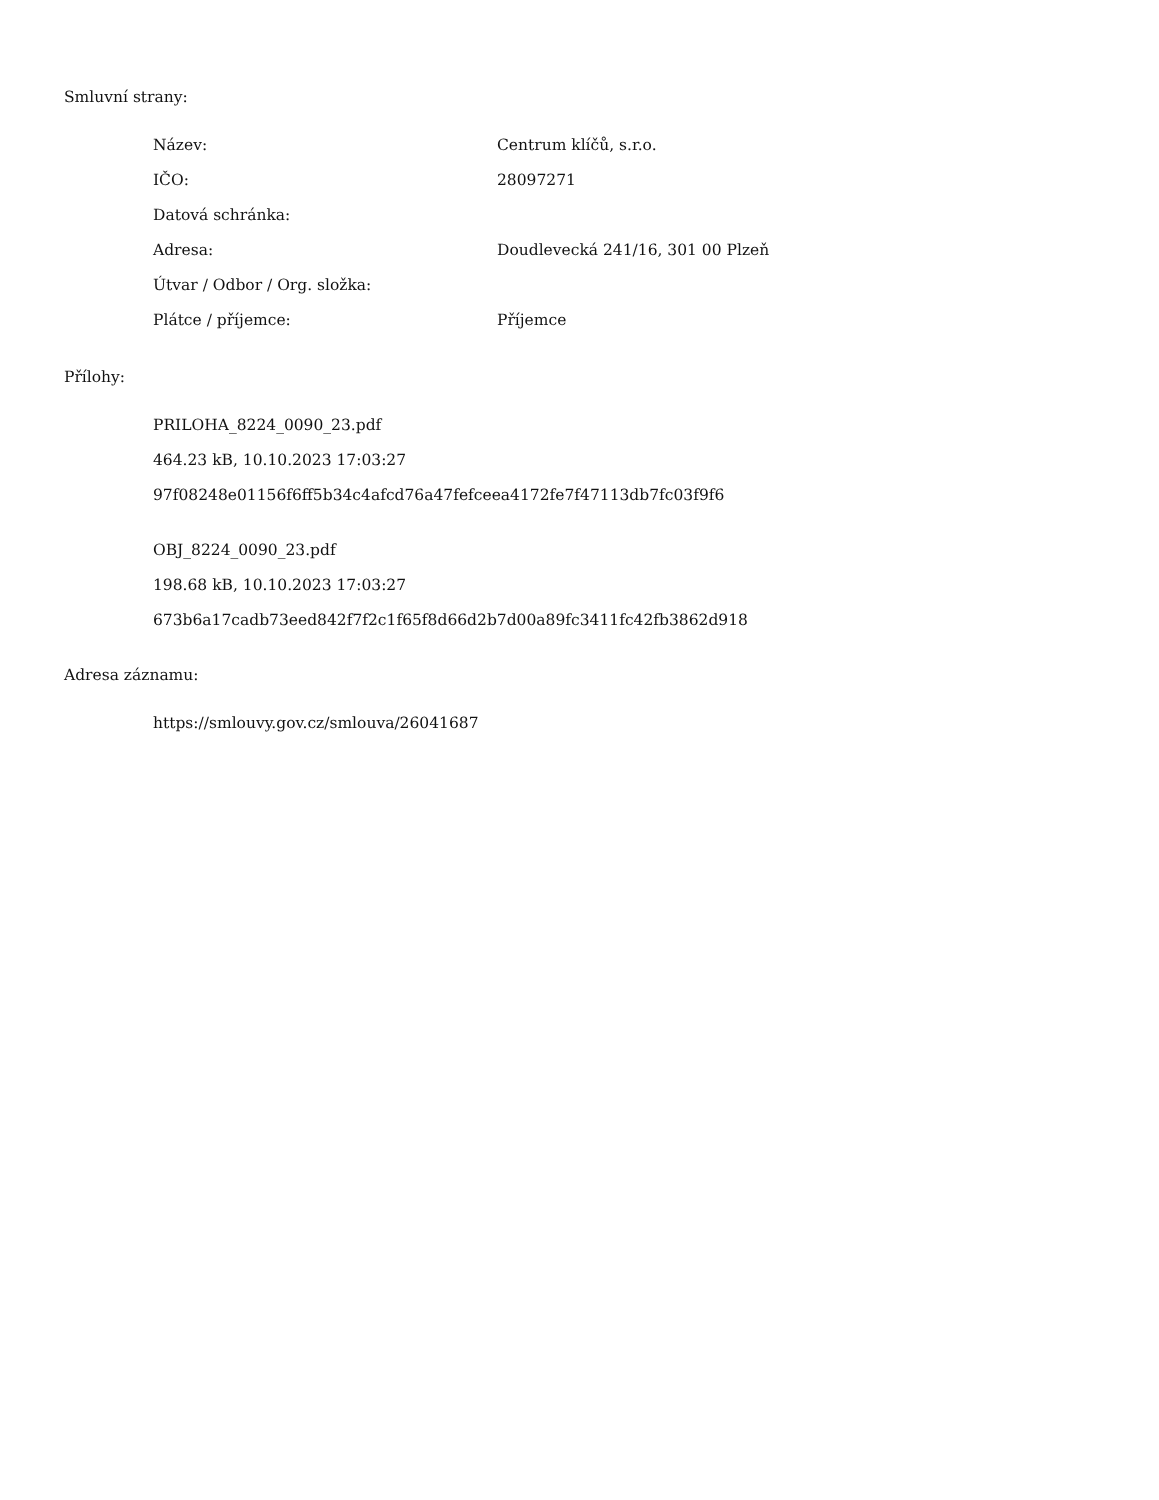Smluvní strany:
| Název: | Centrum klíčů, s.r.o. |
| IČO: | 28097271 |
| Datová schránka: | |
| Adresa: | Doudlevecká 241/16, 301 00 Plzeň |
| Útvar / Odbor / Org. složka: | |
| Plátce / příjemce: | Příjemce |
Přílohy:
PRILOHA_8224_0090_23.pdf
464.23 kB, 10.10.2023 17:03:27
97f08248e01156f6ff5b34c4afcd76a47fefceea4172fe7f47113db7fc03f9f6
OBJ_8224_0090_23.pdf
198.68 kB, 10.10.2023 17:03:27
673b6a17cadb73eed842f7f2c1f65f8d66d2b7d00a89fc3411fc42fb3862d918
Adresa záznamu:
https://smlouvy.gov.cz/smlouva/26041687